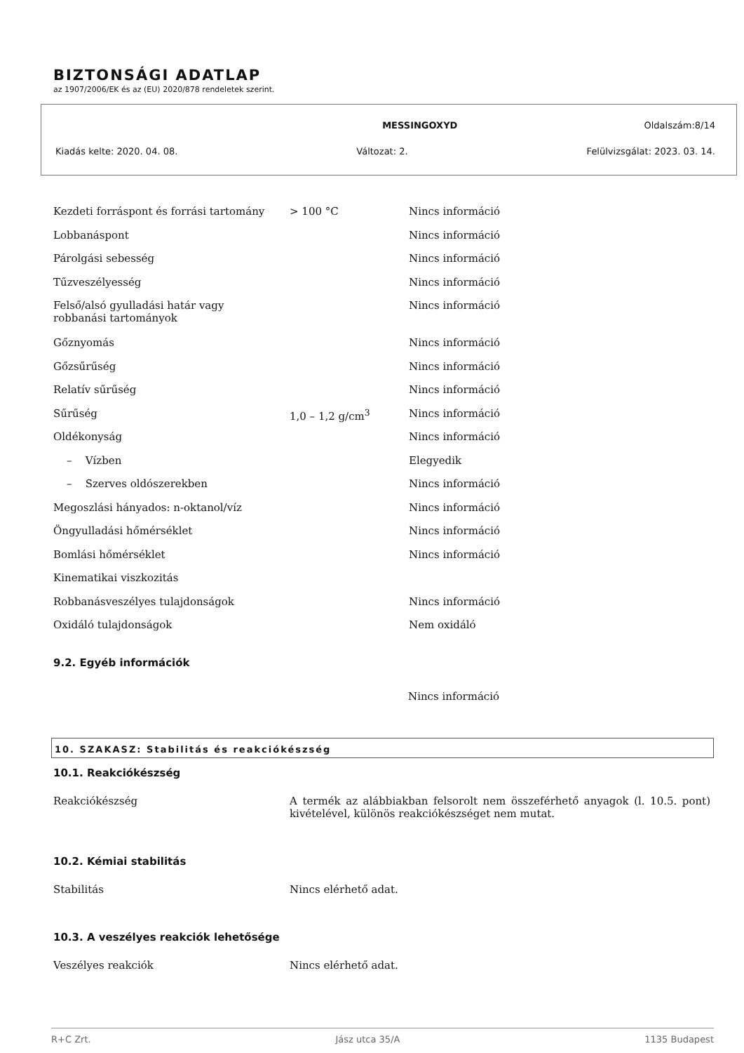BIZTONSÁGI ADATLAP
az 1907/2006/EK és az (EU) 2020/878 rendeletek szerint.
MESSINGOXYD Oldalszám:8/14
Kiadás kelte: 2020. 04. 08. Változat: 2. Felülvizsgálat: 2023. 03. 14.
| Kezdeti forráspont és forrási tartomány | > 100 °C | Nincs információ |
| Lobbanáspont | | Nincs információ |
| Párolgási sebesség | | Nincs információ |
| Tűzveszélyesség | | Nincs információ |
| Felső/alsó gyulladási határ vagy robbanási tartományok | | Nincs információ |
| Gőznyomás | | Nincs információ |
| Gőzsűrűség | | Nincs információ |
| Relatív sűrűség | | Nincs információ |
| Sűrűség | 1,0 – 1,2 g/cm<sup>3</sup> | Nincs információ |
| Oldékonyság | | Nincs információ |
| – Vízben | | Elegyedik |
| – Szerves oldószerekben | | Nincs információ |
| Megoszlási hányados: n-oktanol/víz | | Nincs információ |
| Öngyulladási hőmérséklet | | Nincs információ |
| Bomlási hőmérséklet | | Nincs információ |
| Kinematikai viszkozitás | | |
| Robbanásveszélyes tulajdonságok | | Nincs információ |
| Oxidáló tulajdonságok | | Nem oxidáló |
9.2. Egyéb információk
Nincs információ
10. SZAKASZ: Stabilitás és reakciókészség
10.1. Reakciókészség
Reakciókészség A termék az alábbiakban felsorolt nem összeférhető anyagok (l. 10.5. pont) kivételével, különös reakciókészséget nem mutat.
10.2. Kémiai stabilitás
Stabilitás Nincs elérhető adat.
10.3. A veszélyes reakciók lehetősége
Veszélyes reakciók Nincs elérhető adat.
R+C Zrt. Jász utca 35/A 1135 Budapest